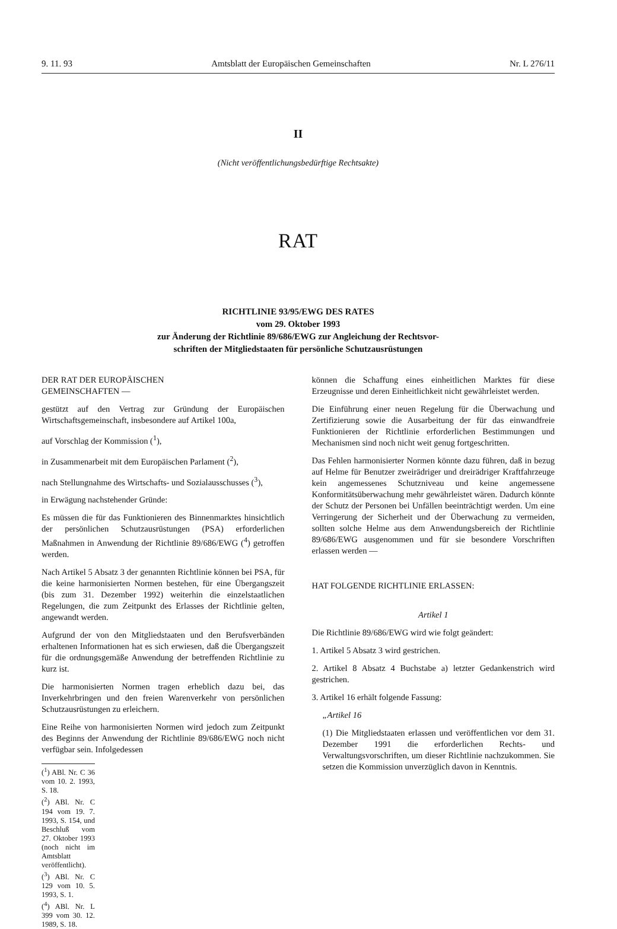9. 11. 93 Amtsblatt der Europäischen Gemeinschaften Nr. L 276/11
II
(Nicht veröffentlichungsbedürftige Rechtsakte)
RAT
RICHTLINIE 93/95/EWG DES RATES
vom 29. Oktober 1993
zur Änderung der Richtlinie 89/686/EWG zur Angleichung der Rechtsvor-
schriften der Mitgliedstaaten für persönliche Schutzausrüstungen
DER RAT DER EUROPÄISCHEN
GEMEINSCHAFTEN —
gestützt auf den Vertrag zur Gründung der Europäischen Wirtschaftsgemeinschaft, insbesondere auf Artikel 100a,
auf Vorschlag der Kommission (<sup>1</sup>),
in Zusammenarbeit mit dem Europäischen Parlament (<sup>2</sup>),
nach Stellungnahme des Wirtschafts- und Sozialausschusses (<sup>3</sup>),
in Erwägung nachstehender Gründe:
Es müssen die für das Funktionieren des Binnenmarktes hinsichtlich der persönlichen Schutzausrüstungen (PSA) erforderlichen Maßnahmen in Anwendung der Richtlinie 89/686/EWG (<sup>4</sup>) getroffen werden.
Nach Artikel 5 Absatz 3 der genannten Richtlinie können bei PSA, für die keine harmonisierten Normen bestehen, für eine Übergangszeit (bis zum 31. Dezember 1992) weiterhin die einzelstaatlichen Regelungen, die zum Zeitpunkt des Erlasses der Richtlinie gelten, angewandt werden.
Aufgrund der von den Mitgliedstaaten und den Berufsverbänden erhaltenen Informationen hat es sich erwiesen, daß die Übergangszeit für die ordnungsgemäße Anwendung der betreffenden Richtlinie zu kurz ist.
Die harmonisierten Normen tragen erheblich dazu bei, das Inverkehrbringen und den freien Warenverkehr von persönlichen Schutzausrüstungen zu erleichern.
Eine Reihe von harmonisierten Normen wird jedoch zum Zeitpunkt des Beginns der Anwendung der Richtlinie 89/686/EWG noch nicht verfügbar sein. Infolgedessen
(<sup>1</sup>) ABl. Nr. C 36 vom 10. 2. 1993, S. 18.
(<sup>2</sup>) ABl. Nr. C 194 vom 19. 7. 1993, S. 154, und Beschluß vom 27. Oktober 1993 (noch nicht im Amtsblatt veröffentlicht).
(<sup>3</sup>) ABl. Nr. C 129 vom 10. 5. 1993, S. 1.
(<sup>4</sup>) ABl. Nr. L 399 vom 30. 12. 1989, S. 18.
können die Schaffung eines einheitlichen Marktes für diese Erzeugnisse und deren Einheitlichkeit nicht gewährleistet werden.
Die Einführung einer neuen Regelung für die Überwachung und Zertifizierung sowie die Ausarbeitung der für das einwandfreie Funktionieren der Richtlinie erforderlichen Bestimmungen und Mechanismen sind noch nicht weit genug fortgeschritten.
Das Fehlen harmonisierter Normen könnte dazu führen, daß in bezug auf Helme für Benutzer zweirädriger und dreirädriger Kraftfahrzeuge kein angemessenes Schutzniveau und keine angemessene Konformitätsüberwachung mehr gewährleistet wären. Dadurch könnte der Schutz der Personen bei Unfällen beeinträchtigt werden. Um eine Verringerung der Sicherheit und der Überwachung zu vermeiden, sollten solche Helme aus dem Anwendungsbereich der Richtlinie 89/686/EWG ausgenommen und für sie besondere Vorschriften erlassen werden —
HAT FOLGENDE RICHTLINIE ERLASSEN:
Artikel 1
Die Richtlinie 89/686/EWG wird wie folgt geändert:
1. Artikel 5 Absatz 3 wird gestrichen.
2. Artikel 8 Absatz 4 Buchstabe a) letzter Gedankenstrich wird gestrichen.
3. Artikel 16 erhält folgende Fassung:
„Artikel 16
(1) Die Mitgliedstaaten erlassen und veröffentlichen vor dem 31. Dezember 1991 die erforderlichen Rechts- und Verwaltungsvorschriften, um dieser Richtlinie nachzukommen. Sie setzen die Kommission unverzüglich davon in Kenntnis.